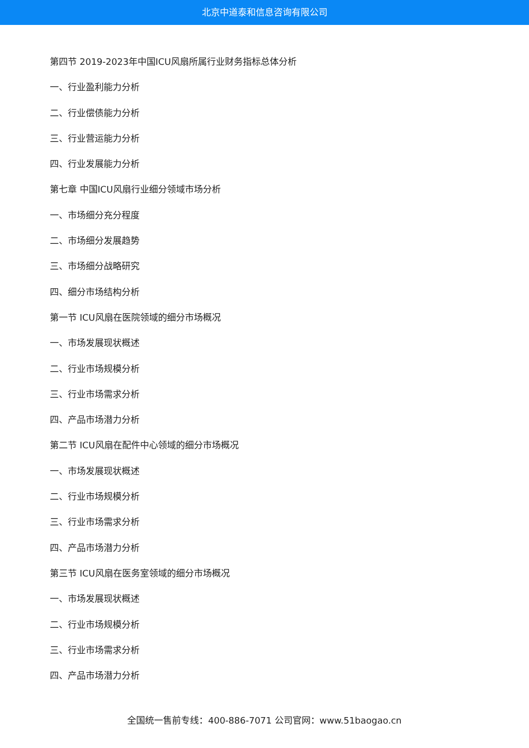北京中道泰和信息咨询有限公司
第四节 2019-2023年中国ICU风扇所属行业财务指标总体分析
一、行业盈利能力分析
二、行业偿债能力分析
三、行业营运能力分析
四、行业发展能力分析
第七章 中国ICU风扇行业细分领域市场分析
一、市场细分充分程度
二、市场细分发展趋势
三、市场细分战略研究
四、细分市场结构分析
第一节 ICU风扇在医院领域的细分市场概况
一、市场发展现状概述
二、行业市场规模分析
三、行业市场需求分析
四、产品市场潜力分析
第二节 ICU风扇在配件中心领域的细分市场概况
一、市场发展现状概述
二、行业市场规模分析
三、行业市场需求分析
四、产品市场潜力分析
第三节 ICU风扇在医务室领域的细分市场概况
一、市场发展现状概述
二、行业市场规模分析
三、行业市场需求分析
四、产品市场潜力分析
全国统一售前专线：400-886-7071 公司官网：www.51baogao.cn